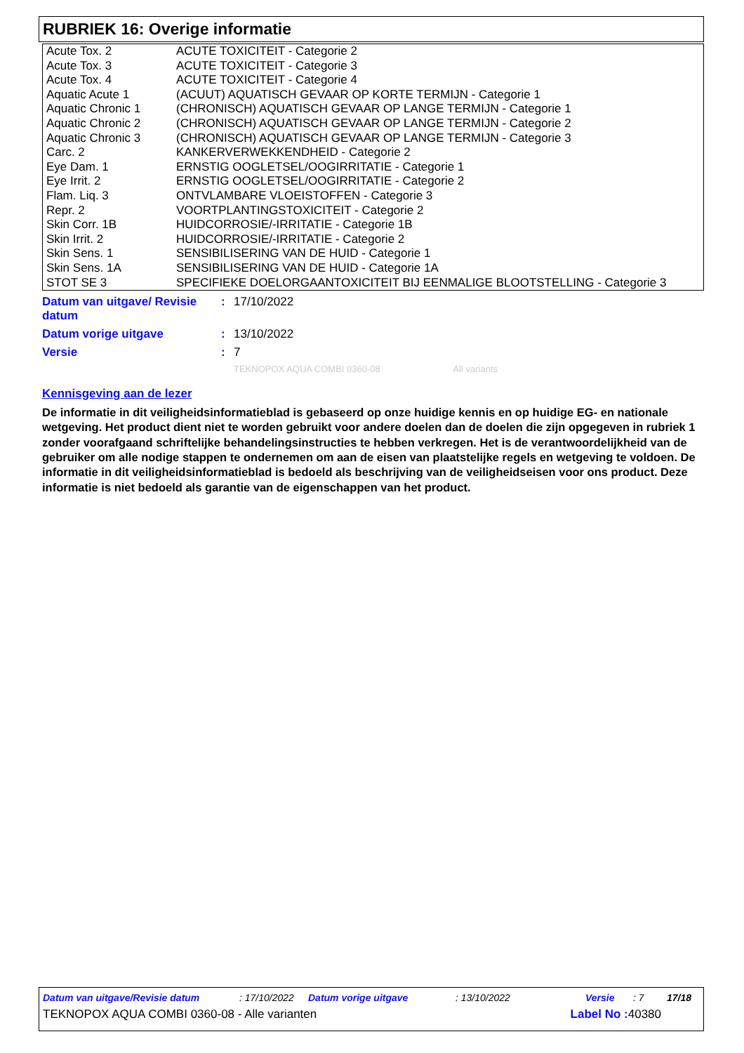RUBRIEK 16: Overige informatie
| Acute Tox. 2 | ACUTE TOXICITEIT - Categorie 2 |
| Acute Tox. 3 | ACUTE TOXICITEIT - Categorie 3 |
| Acute Tox. 4 | ACUTE TOXICITEIT - Categorie 4 |
| Aquatic Acute 1 | (ACUUT) AQUATISCH GEVAAR OP KORTE TERMIJN - Categorie 1 |
| Aquatic Chronic 1 | (CHRONISCH) AQUATISCH GEVAAR OP LANGE TERMIJN - Categorie 1 |
| Aquatic Chronic 2 | (CHRONISCH) AQUATISCH GEVAAR OP LANGE TERMIJN - Categorie 2 |
| Aquatic Chronic 3 | (CHRONISCH) AQUATISCH GEVAAR OP LANGE TERMIJN - Categorie 3 |
| Carc. 2 | KANKERVERWEKKENDHEID - Categorie 2 |
| Eye Dam. 1 | ERNSTIG OOGLETSEL/OOGIRRITATIE - Categorie 1 |
| Eye Irrit. 2 | ERNSTIG OOGLETSEL/OOGIRRITATIE - Categorie 2 |
| Flam. Liq. 3 | ONTVLAMBARE VLOEISTOFFEN - Categorie 3 |
| Repr. 2 | VOORTPLANTINGSTOXICITEIT - Categorie 2 |
| Skin Corr. 1B | HUIDCORROSIE/-IRRITATIE - Categorie 1B |
| Skin Irrit. 2 | HUIDCORROSIE/-IRRITATIE - Categorie 2 |
| Skin Sens. 1 | SENSIBILISERING VAN DE HUID - Categorie 1 |
| Skin Sens. 1A | SENSIBILISERING VAN DE HUID - Categorie 1A |
| STOT SE 3 | SPECIFIEKE DOELORGAANTOXICITEIT BIJ EENMALIGE BLOOTSTELLING - Categorie 3 |
Datum van uitgave/ Revisie datum
: 17/10/2022
Datum vorige uitgave : 13/10/2022
Versie : 7
TEKNOPOX AQUA COMBI 0360-08 All variants
Kennisgeving aan de lezer
De informatie in dit veiligheidsinformatieblad is gebaseerd op onze huidige kennis en op huidige EG- en nationale wetgeving. Het product dient niet te worden gebruikt voor andere doelen dan de doelen die zijn opgegeven in rubriek 1 zonder voorafgaand schriftelijke behandelingsinstructies te hebben verkregen. Het is de verantwoordelijkheid van de gebruiker om alle nodige stappen te ondernemen om aan de eisen van plaatstelijke regels en wetgeving te voldoen. De informatie in dit veiligheidsinformatieblad is bedoeld als beschrijving van de veiligheidseisen voor ons product. Deze informatie is niet bedoeld als garantie van de eigenschappen van het product.
Datum van uitgave/Revisie datum: 17/10/2022 Datum vorige uitgave: 13/10/2022 Versie: 7 17/18
TEKNOPOX AQUA COMBI 0360-08 - Alle varianten Label No : 40380